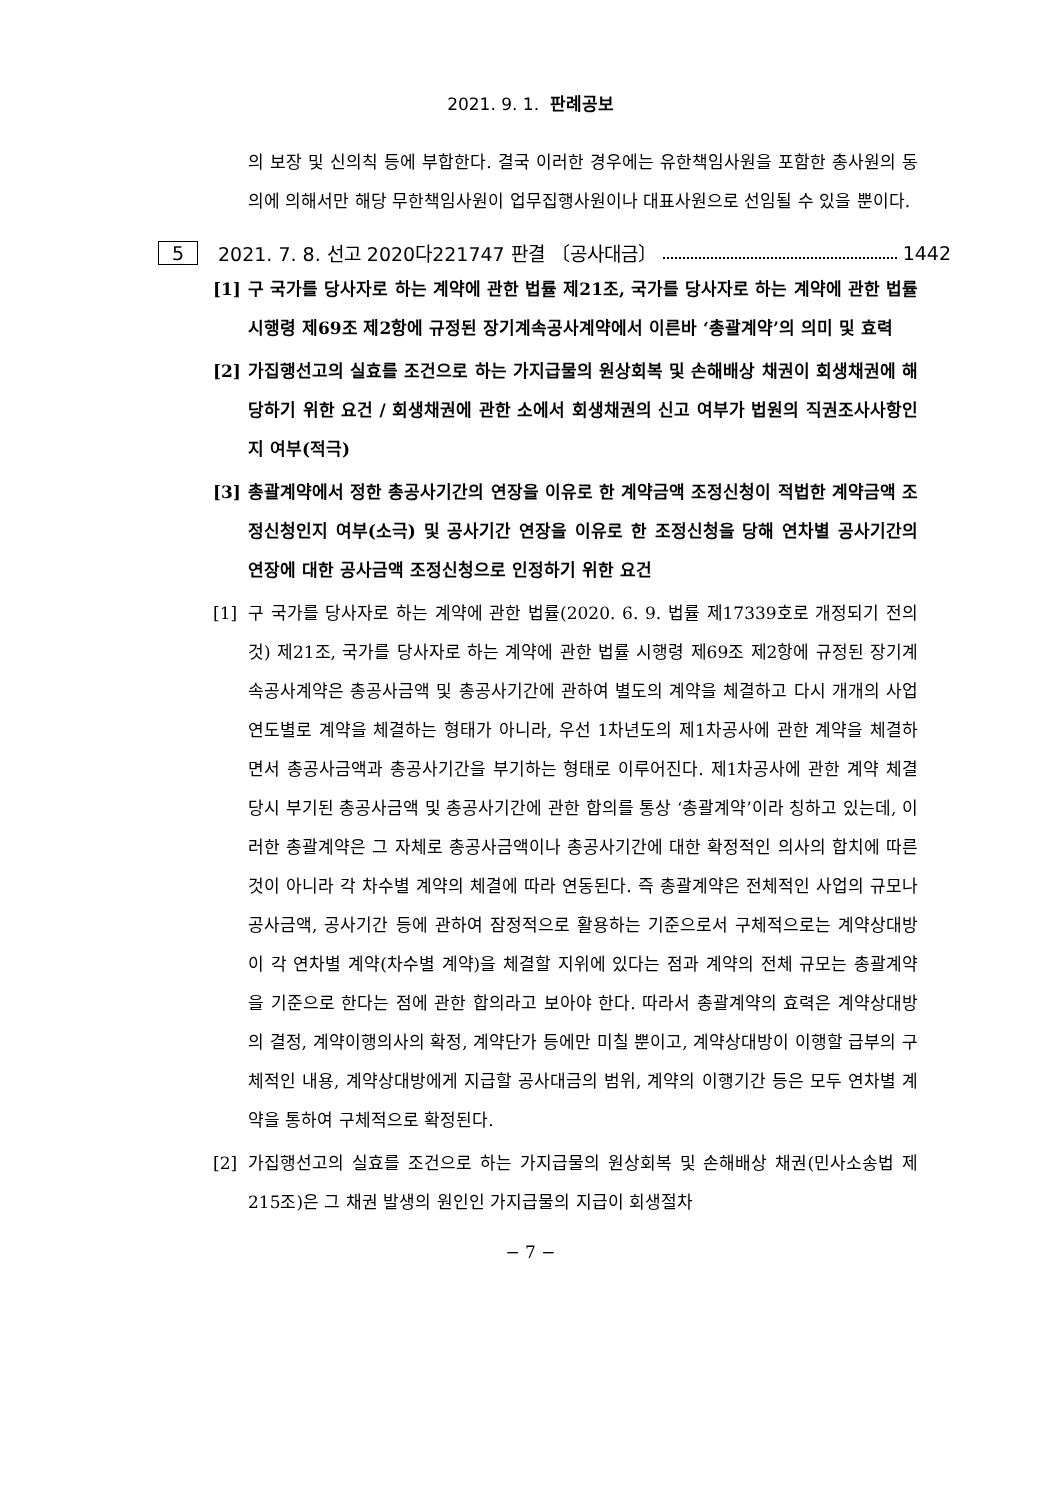2021. 9. 1. 판례공보
의 보장 및 신의칙 등에 부합한다. 결국 이러한 경우에는 유한책임사원을 포함한 총사원의 동의에 의해서만 해당 무한책임사원이 업무집행사원이나 대표사원으로 선임될 수 있을 뿐이다.
5 2021. 7. 8. 선고 2020다221747 판결 〔공사대금〕 1442
[1] 구 국가를 당사자로 하는 계약에 관한 법률 제21조, 국가를 당사자로 하는 계약에 관한 법률 시행령 제69조 제2항에 규정된 장기계속공사계약에서 이른바 ‘총괄계약’의 의미 및 효력
[2] 가집행선고의 실효를 조건으로 하는 가지급물의 원상회복 및 손해배상 채권이 회생채권에 해당하기 위한 요건 / 회생채권에 관한 소에서 회생채권의 신고 여부가 법원의 직권조사사항인지 여부(적극)
[3] 총괄계약에서 정한 총공사기간의 연장을 이유로 한 계약금액 조정신청이 적법한 계약금액 조정신청인지 여부(소극) 및 공사기간 연장을 이유로 한 조정신청을 당해 연차별 공사기간의 연장에 대한 공사금액 조정신청으로 인정하기 위한 요건
[1] 구 국가를 당사자로 하는 계약에 관한 법률(2020. 6. 9. 법률 제17339호로 개정되기 전의 것) 제21조, 국가를 당사자로 하는 계약에 관한 법률 시행령 제69조 제2항에 규정된 장기계속공사계약은 총공사금액 및 총공사기간에 관하여 별도의 계약을 체결하고 다시 개개의 사업연도별로 계약을 체결하는 형태가 아니라, 우선 1차년도의 제1차공사에 관한 계약을 체결하면서 총공사금액과 총공사기간을 부기하는 형태로 이루어진다. 제1차공사에 관한 계약 체결 당시 부기된 총공사금액 및 총공사기간에 관한 합의를 통상 ‘총괄계약’이라 칭하고 있는데, 이러한 총괄계약은 그 자체로 총공사금액이나 총공사기간에 대한 확정적인 의사의 합치에 따른 것이 아니라 각 차수별 계약의 체결에 따라 연동된다. 즉 총괄계약은 전체적인 사업의 규모나 공사금액, 공사기간 등에 관하여 잠정적으로 활용하는 기준으로서 구체적으로는 계약상대방이 각 연차별 계약(차수별 계약)을 체결할 지위에 있다는 점과 계약의 전체 규모는 총괄계약을 기준으로 한다는 점에 관한 합의라고 보아야 한다. 따라서 총괄계약의 효력은 계약상대방의 결정, 계약이행의사의 확정, 계약단가 등에만 미칠 뿐이고, 계약상대방이 이행할 급부의 구체적인 내용, 계약상대방에게 지급할 공사대금의 범위, 계약의 이행기간 등은 모두 연차별 계약을 통하여 구체적으로 확정된다.
[2] 가집행선고의 실효를 조건으로 하는 가지급물의 원상회복 및 손해배상 채권(민사소송법 제215조)은 그 채권 발생의 원인인 가지급물의 지급이 회생절차
− 7 −